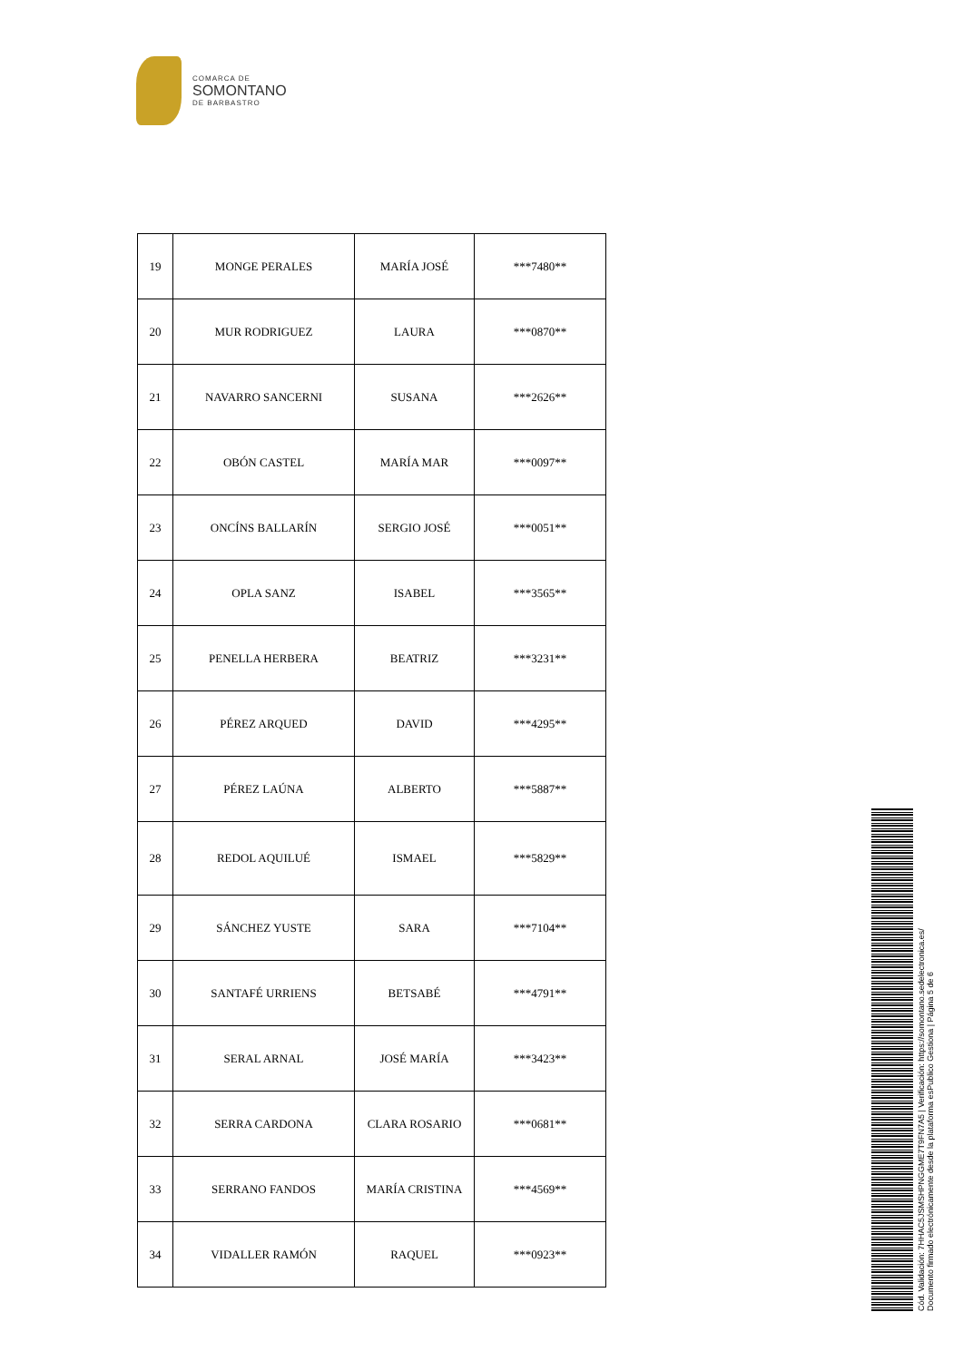COMARCA DE
SOMONTANO
DE BARBASTRO
| 19 | MONGE PERALES | MARÍA JOSÉ | ***7480** |
| 20 | MUR RODRIGUEZ | LAURA | ***0870** |
| 21 | NAVARRO SANCERNI | SUSANA | ***2626** |
| 22 | OBÓN CASTEL | MARÍA MAR | ***0097** |
| 23 | ONCÍNS BALLARÍN | SERGIO JOSÉ | ***0051** |
| 24 | OPLA SANZ | ISABEL | ***3565** |
| 25 | PENELLA HERBERA | BEATRIZ | ***3231** |
| 26 | PÉREZ ARQUED | DAVID | ***4295** |
| 27 | PÉREZ LAÚNA | ALBERTO | ***5887** |
| 28 | REDOL AQUILUÉ | ISMAEL | ***5829** |
| 29 | SÁNCHEZ YUSTE | SARA | ***7104** |
| 30 | SANTAFÉ URRIENS | BETSABÉ | ***4791** |
| 31 | SERAL ARNAL | JOSÉ MARÍA | ***3423** |
| 32 | SERRA CARDONA | CLARA ROSARIO | ***0681** |
| 33 | SERRANO FANDOS | MARÍA CRISTINA | ***4569** |
| 34 | VIDALLER RAMÓN | RAQUEL | ***0923** |
Cód. Validación: 7HHAC5JSMSHPNGGME7T9FN7A5 | Verificación: https://somontano.sedelectronica.es/
Documento firmado electrónicamente desde la plataforma esPublico Gestiona | Página 5 de 6